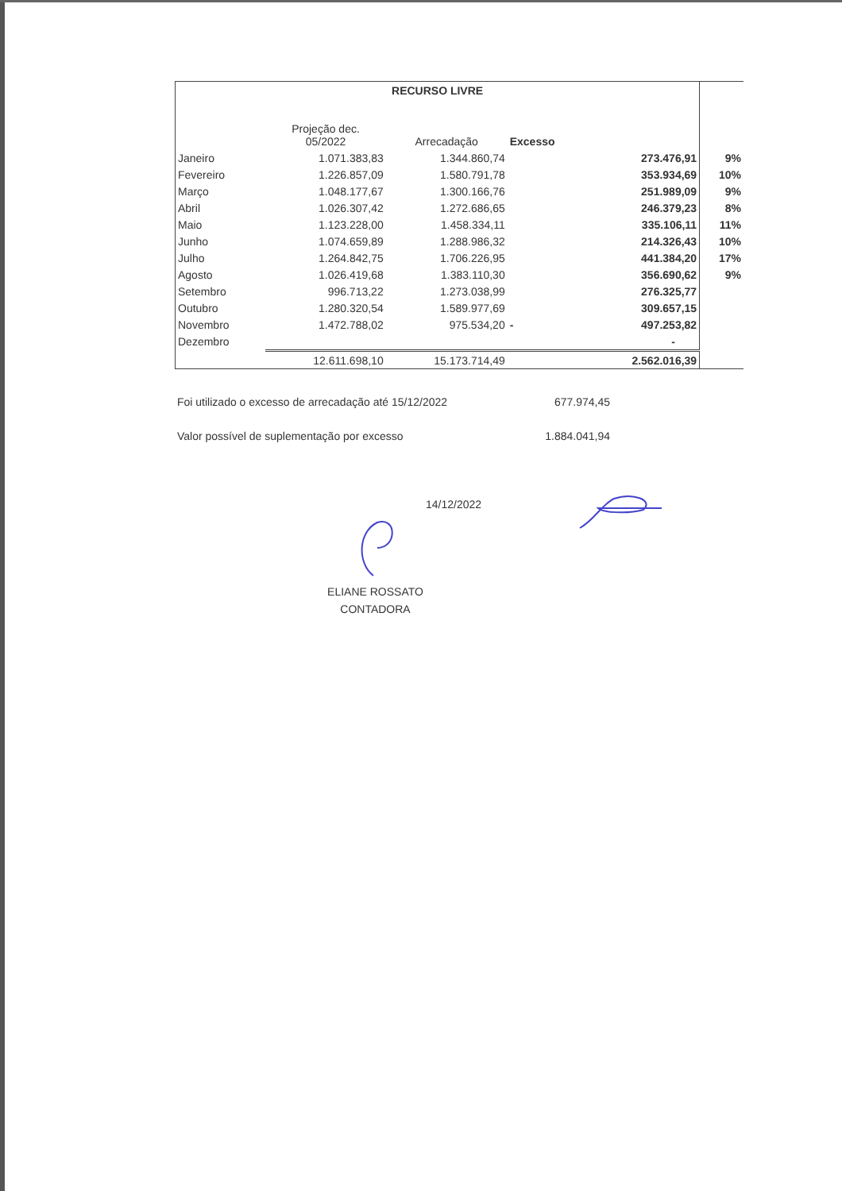| RECURSO LIVRE | | | | | |
| | Projeção dec. 05/2022 | Arrecadação | Excesso | | |
| Janeiro | 1.071.383,83 | 1.344.860,74 | | 273.476,91 | 9% |
| Fevereiro | 1.226.857,09 | 1.580.791,78 | | 353.934,69 | 10% |
| Março | 1.048.177,67 | 1.300.166,76 | | 251.989,09 | 9% |
| Abril | 1.026.307,42 | 1.272.686,65 | | 246.379,23 | 8% |
| Maio | 1.123.228,00 | 1.458.334,11 | | 335.106,11 | 11% |
| Junho | 1.074.659,89 | 1.288.986,32 | | 214.326,43 | 10% |
| Julho | 1.264.842,75 | 1.706.226,95 | | 441.384,20 | 17% |
| Agosto | 1.026.419,68 | 1.383.110,30 | | 356.690,62 | 9% |
| Setembro | 996.713,22 | 1.273.038,99 | | 276.325,77 | |
| Outubro | 1.280.320,54 | 1.589.977,69 | | 309.657,15 | |
| Novembro | 1.472.788,02 | 975.534,20 | - | 497.253,82 | |
| Dezembro | | | | - | |
| | 12.611.698,10 | 15.173.714,49 | | 2.562.016,39 | |
Foi utilizado o excesso de arrecadação até 15/12/2022 677.974,45
Valor possível de suplementação por excesso 1.884.041,94
14/12/2022
ELIANE ROSSATO
CONTADORA